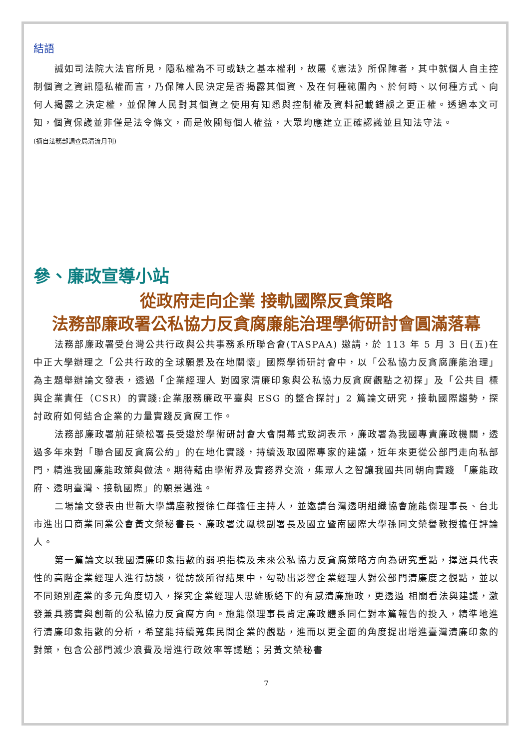結語
誠如司法院大法官所見，隱私權為不可或缺之基本權利，故屬《憲法》所保障者，其中就個人自主控制個資之資訊隱私權而言，乃保障人民決定是否揭露其個資、及在何種範圍內、於何時、以何種方式、向何人揭露之決定權，並保障人民對其個資之使用有知悉與控制權及資料記載錯誤之更正權。透過本文可知，個資保護並非僅是法令條文，而是攸關每個人權益，大眾均應建立正確認識並且知法守法。
(摘自法務部調查局清流月刊)
參、廉政宣導小站
從政府走向企業 接軌國際反貪策略
法務部廉政署公私協力反貪腐廉能治理學術研討會圓滿落幕
法務部廉政署受台灣公共行政與公共事務系所聯合會(TASPAA) 邀請，於 113 年 5 月 3 日(五)在中正大學辦理之「公共行政的全球願景及在地關懷」國際學術研討會中，以「公私協力反貪腐廉能治理」為主題舉辦論文發表，透過「企業經理人 對國家清廉印象與公私協力反貪腐觀點之初探」及「公共目 標與企業責任（CSR）的實踐:企業服務廉政平臺與 ESG 的整合探討」2 篇論文研究，接軌國際趨勢，探討政府如何結合企業的力量實踐反貪腐工作。
法務部廉政署前莊榮松署長受邀於學術研討會大會開幕式致詞表示，廉政署為我國專責廉政機關，透過多年來對「聯合國反貪腐公約」的在地化實踐，持續汲取國際專家的建議，近年來更從公部門走向私部門，精進我國廉能政策與做法。期待藉由學術界及實務界交流，集眾人之智讓我國共同朝向實踐 「廉能政府、透明臺灣、接軌國際」的願景邁進。
二場論文發表由世新大學講座教授徐仁輝擔任主持人，並邀請台灣透明組織協會施能傑理事長、台北市進出口商業同業公會黃文榮秘書長、廉政署沈鳳樑副署長及國立暨南國際大學孫同文榮譽教授擔任評論人。
第一篇論文以我國清廉印象指數的弱項指標及未來公私協力反貪腐策略方向為研究重點，擇選具代表性的高階企業經理人進行訪談，從訪談所得結果中，勾勒出影響企業經理人對公部門清廉度之觀點，並以不同類別產業的多元角度切入，探究企業經理人思維脈絡下的有感清廉施政，更透過 相關看法與建議，激發兼具務實與創新的公私協力反貪腐方向。施能傑理事長肯定廉政體系同仁對本篇報告的投入，精準地進行清廉印象指數的分析，希望能持續蒐集民間企業的觀點，進而以更全面的角度提出增進臺灣清廉印象的對策，包含公部門減少浪費及增進行政效率等議題；另黃文榮秘書
7